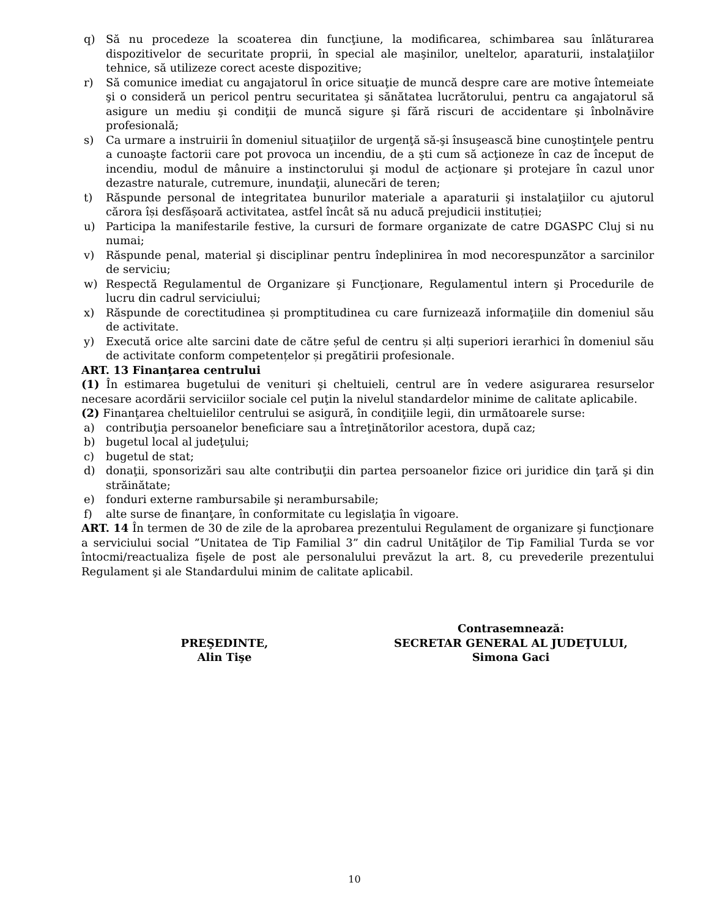q) Să nu procedeze la scoaterea din funcţiune, la modificarea, schimbarea sau înlăturarea dispozitivelor de securitate proprii, în special ale maşinilor, uneltelor, aparaturii, instalaţiilor tehnice, să utilizeze corect aceste dispozitive;
r) Să comunice imediat cu angajatorul în orice situaţie de muncă despre care are motive întemeiate şi o consideră un pericol pentru securitatea şi sănătatea lucrătorului, pentru ca angajatorul să asigure un mediu şi condiţii de muncă sigure şi fără riscuri de accidentare şi înbolnăvire profesională;
s) Ca urmare a instruirii în domeniul situaţiilor de urgenţă să-şi însuşească bine cunoştinţele pentru a cunoaşte factorii care pot provoca un incendiu, de a şti cum să acţioneze în caz de început de incendiu, modul de mânuire a instinctorului şi modul de acţionare şi protejare în cazul unor dezastre naturale, cutremure, inundaţii, alunecări de teren;
t) Răspunde personal de integritatea bunurilor materiale a aparaturii şi instalaţiilor cu ajutorul cărora își desfășoară activitatea, astfel încât să nu aducă prejudicii instituției;
u) Participa la manifestarile festive, la cursuri de formare organizate de catre DGASPC Cluj si nu numai;
v) Răspunde penal, material şi disciplinar pentru îndeplinirea în mod necorespunzător a sarcinilor de serviciu;
w) Respectă Regulamentul de Organizare şi Funcţionare, Regulamentul intern şi Procedurile de lucru din cadrul serviciului;
x) Răspunde de corectitudinea și promptitudinea cu care furnizează informaţiile din domeniul său de activitate.
y) Execută orice alte sarcini date de către șeful de centru și alți superiori ierarhici în domeniul său de activitate conform competențelor și pregătirii profesionale.
ART. 13 Finanţarea centrului
(1) În estimarea bugetului de venituri şi cheltuieli, centrul are în vedere asigurarea resurselor necesare acordării serviciilor sociale cel puţin la nivelul standardelor minime de calitate aplicabile.
(2) Finanţarea cheltuielilor centrului se asigură, în condiţiile legii, din următoarele surse:
a) contribuţia persoanelor beneficiare sau a întreţinătorilor acestora, după caz;
b) bugetul local al judeţului;
c) bugetul de stat;
d) donaţii, sponsorizări sau alte contribuţii din partea persoanelor fizice ori juridice din ţară şi din străinătate;
e) fonduri externe rambursabile şi nerambursabile;
f) alte surse de finanţare, în conformitate cu legislaţia în vigoare.
ART. 14 În termen de 30 de zile de la aprobarea prezentului Regulament de organizare şi funcţionare a serviciului social ”Unitatea de Tip Familial 3” din cadrul Unităţilor de Tip Familial Turda se vor întocmi/reactualiza fişele de post ale personalului prevăzut la art. 8, cu prevederile prezentului Regulament şi ale Standardului minim de calitate aplicabil.
PREŞEDINTE,
Alin Tişe
Contrasemnează:
SECRETAR GENERAL AL JUDEŢULUI,
Simona Gaci
10